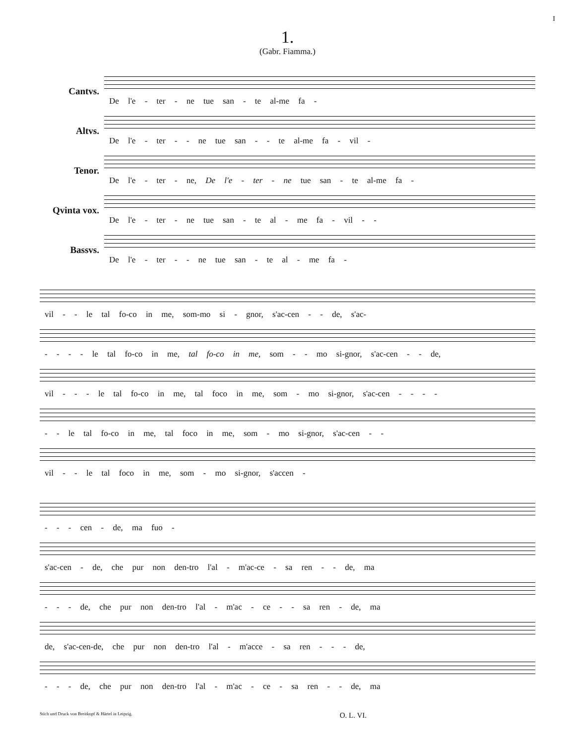I
1.
(Gabr. Fiamma.)
Cantvs.
De l'e - ter - ne tue san - te al-me fa -
Altvs.
De l'e - ter - - ne tue san - - te al-me fa - vil -
Tenor.
De l'e - ter - ne, De l'e - ter - ne tue san - te al-me fa -
Qvinta vox.
De l'e - ter - ne tue san - te al - me fa - vil - -
Bassvs.
De l'e - ter - - ne tue san - te al - me fa -
vil - - le tal fo-co in me, som-mo si - gnor, s'ac-cen - - de, s'ac-
- - - - le tal fo-co in me, tal fo-co in me, som - - mo si-gnor, s'ac-cen - - de,
vil - - - le tal fo-co in me, tal foco in me, som - mo si-gnor, s'ac-cen - - - -
- - le tal fo-co in me, tal foco in me, som - mo si-gnor, s'ac-cen - -
vil - - le tal foco in me, som - mo si-gnor, s'accen -
- - - cen - de, ma fuo -
s'ac-cen - de, che pur non den-tro l'al - m'ac-ce - sa ren - - de, ma
- - - de, che pur non den-tro l'al - m'ac - ce - - sa ren - de, ma
de, s'ac-cen-de, che pur non den-tro l'al - m'acce - sa ren - - - de,
- - - de, che pur non den-tro l'al - m'ac - ce - sa ren - - de, ma
Stich und Druck von Breitkopf & Härtel in Leipzig. O. L. VI.